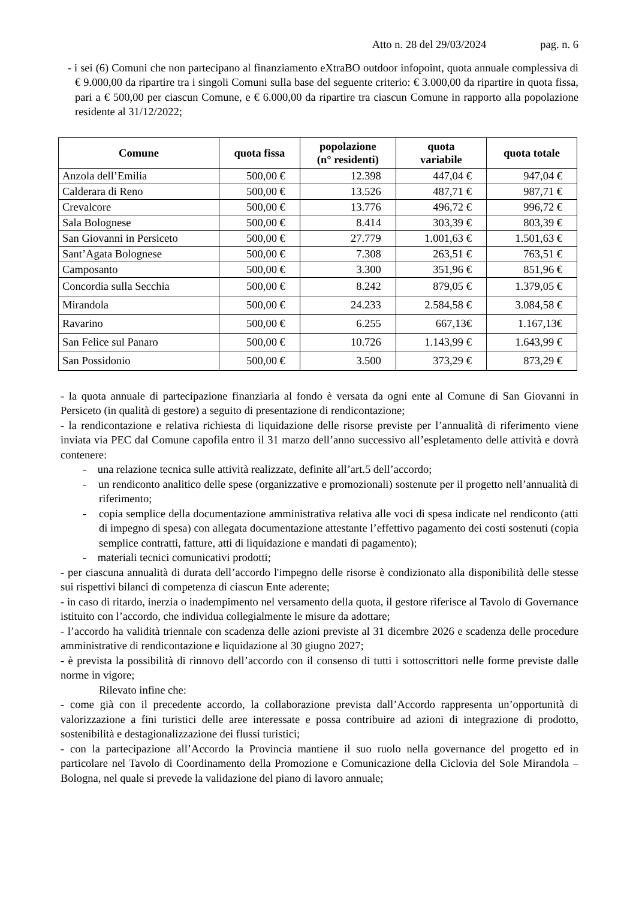Atto n. 28 del 29/03/2024 pag. n. 6
- i sei (6) Comuni che non partecipano al finanziamento eXtraBO outdoor infopoint, quota annuale complessiva di € 9.000,00 da ripartire tra i singoli Comuni sulla base del seguente criterio: € 3.000,00 da ripartire in quota fissa, pari a € 500,00 per ciascun Comune, e € 6.000,00 da ripartire tra ciascun Comune in rapporto alla popolazione residente al 31/12/2022;
| Comune | quota fissa | popolazione (n° residenti) | quota variabile | quota totale |
| --- | --- | --- | --- | --- |
| Anzola dell’Emilia | 500,00 € | 12.398 | 447,04 € | 947,04 € |
| Calderara di Reno | 500,00 € | 13.526 | 487,71 € | 987,71 € |
| Crevalcore | 500,00 € | 13.776 | 496,72 € | 996,72 € |
| Sala Bolognese | 500,00 € | 8.414 | 303,39 € | 803,39 € |
| San Giovanni in Persiceto | 500,00 € | 27.779 | 1.001,63 € | 1.501,63 € |
| Sant’Agata Bolognese | 500,00 € | 7.308 | 263,51 € | 763,51 € |
| Camposanto | 500,00 € | 3.300 | 351,96 € | 851,96 € |
| Concordia sulla Secchia | 500,00 € | 8.242 | 879,05 € | 1.379,05 € |
| Mirandola | 500,00 € | 24.233 | 2.584,58 € | 3.084,58 € |
| Ravarino | 500,00 € | 6.255 | 667,13€ | 1.167,13€ |
| San Felice sul Panaro | 500,00 € | 10.726 | 1.143,99 € | 1.643,99 € |
| San Possidonio | 500,00 € | 3.500 | 373,29 € | 873,29 € |
- la quota annuale di partecipazione finanziaria al fondo è versata da ogni ente al Comune di San Giovanni in Persiceto (in qualità di gestore) a seguito di presentazione di rendicontazione;
- la rendicontazione e relativa richiesta di liquidazione delle risorse previste per l’annualità di riferimento viene inviata via PEC dal Comune capofila entro il 31 marzo dell’anno successivo all’espletamento delle attività e dovrà contenere:
- una relazione tecnica sulle attività realizzate, definite all’art.5 dell’accordo;
- un rendiconto analitico delle spese (organizzative e promozionali) sostenute per il progetto nell’annualità di riferimento;
- copia semplice della documentazione amministrativa relativa alle voci di spesa indicate nel rendiconto (atti di impegno di spesa) con allegata documentazione attestante l’effettivo pagamento dei costi sostenuti (copia semplice contratti, fatture, atti di liquidazione e mandati di pagamento);
- materiali tecnici comunicativi prodotti;
- per ciascuna annualità di durata dell’accordo l'impegno delle risorse è condizionato alla disponibilità delle stesse sui rispettivi bilanci di competenza di ciascun Ente aderente;
- in caso di ritardo, inerzia o inadempimento nel versamento della quota, il gestore riferisce al Tavolo di Governance istituito con l’accordo, che individua collegialmente le misure da adottare;
- l’accordo ha validità triennale con scadenza delle azioni previste al 31 dicembre 2026 e scadenza delle procedure amministrative di rendicontazione e liquidazione al 30 giugno 2027;
- è prevista la possibilità di rinnovo dell’accordo con il consenso di tutti i sottoscrittori nelle forme previste dalle norme in vigore;
Rilevato infine che:
- come già con il precedente accordo, la collaborazione prevista dall’Accordo rappresenta un’opportunità di valorizzazione a fini turistici delle aree interessate e possa contribuire ad azioni di integrazione di prodotto, sostenibilità e destagionalizzazione dei flussi turistici;
- con la partecipazione all’Accordo la Provincia mantiene il suo ruolo nella governance del progetto ed in particolare nel Tavolo di Coordinamento della Promozione e Comunicazione della Ciclovia del Sole Mirandola – Bologna, nel quale si prevede la validazione del piano di lavoro annuale;